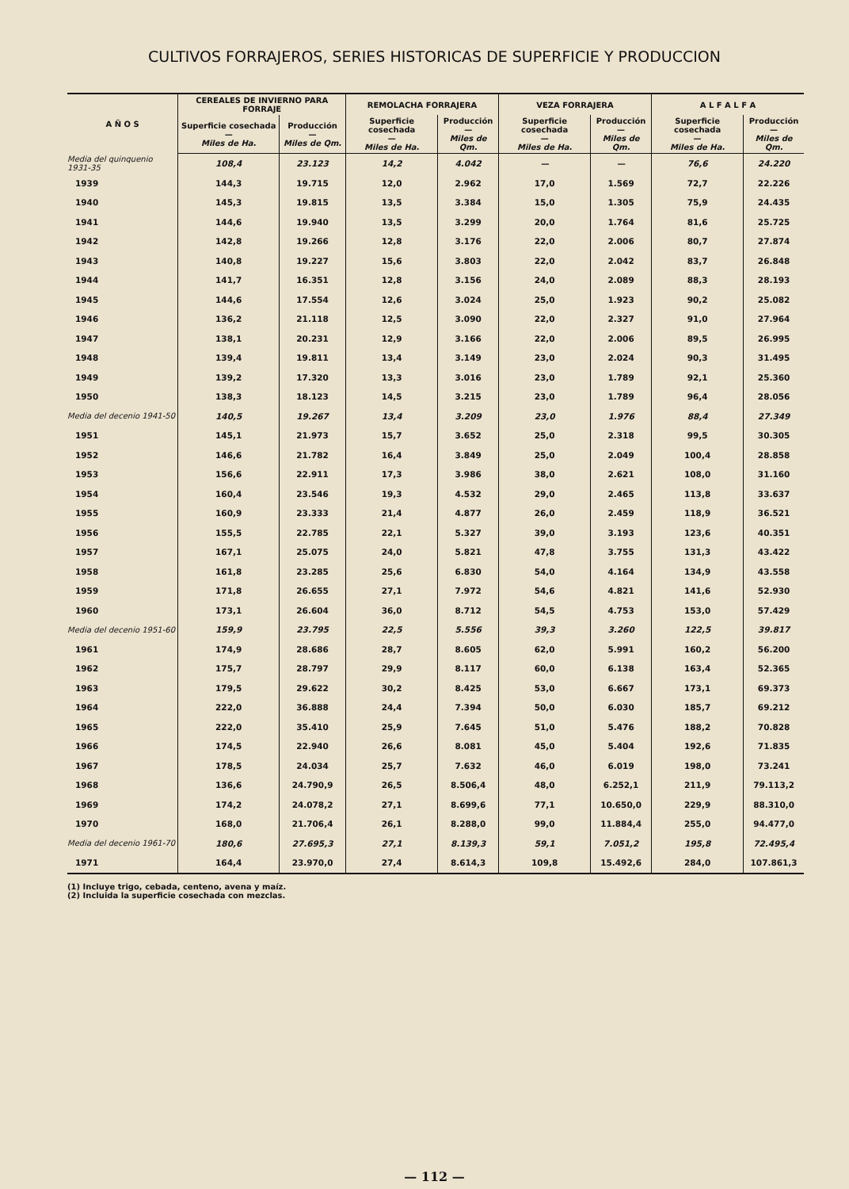CULTIVOS FORRAJEROS, SERIES HISTORICAS DE SUPERFICIE Y PRODUCCION
| A Ñ O S | CEREALES DE INVIERNO PARA FORRAJE | | REMOLACHA FORRAJERA | | VEZA FORRAJERA | | A L F A L F A | |
| --- | --- | --- | --- | --- | --- | --- | --- | --- |
| | Superficie cosechada — Miles de Ha. | Producción — Miles de Qm. | Superficie cosechada — Miles de Ha. | Producción — Miles de Qm. | Superficie cosechada — Miles de Ha. | Producción — Miles de Qm. | Superficie cosechada — Miles de Ha. | Producción — Miles de Qm. |
| Media del quinquenio 1931-35 | 108,4 | 23.123 | 14,2 | 4.042 | — | — | 76,6 | 24.220 |
| 1939 | 144,3 | 19.715 | 12,0 | 2.962 | 17,0 | 1.569 | 72,7 | 22.226 |
| 1940 | 145,3 | 19.815 | 13,5 | 3.384 | 15,0 | 1.305 | 75,9 | 24.435 |
| 1941 | 144,6 | 19.940 | 13,5 | 3.299 | 20,0 | 1.764 | 81,6 | 25.725 |
| 1942 | 142,8 | 19.266 | 12,8 | 3.176 | 22,0 | 2.006 | 80,7 | 27.874 |
| 1943 | 140,8 | 19.227 | 15,6 | 3.803 | 22,0 | 2.042 | 83,7 | 26.848 |
| 1944 | 141,7 | 16.351 | 12,8 | 3.156 | 24,0 | 2.089 | 88,3 | 28.193 |
| 1945 | 144,6 | 17.554 | 12,6 | 3.024 | 25,0 | 1.923 | 90,2 | 25.082 |
| 1946 | 136,2 | 21.118 | 12,5 | 3.090 | 22,0 | 2.327 | 91,0 | 27.964 |
| 1947 | 138,1 | 20.231 | 12,9 | 3.166 | 22,0 | 2.006 | 89,5 | 26.995 |
| 1948 | 139,4 | 19.811 | 13,4 | 3.149 | 23,0 | 2.024 | 90,3 | 31.495 |
| 1949 | 139,2 | 17.320 | 13,3 | 3.016 | 23,0 | 1.789 | 92,1 | 25.360 |
| 1950 | 138,3 | 18.123 | 14,5 | 3.215 | 23,0 | 1.789 | 96,4 | 28.056 |
| Media del decenio 1941-50 | 140,5 | 19.267 | 13,4 | 3.209 | 23,0 | 1.976 | 88,4 | 27.349 |
| 1951 | 145,1 | 21.973 | 15,7 | 3.652 | 25,0 | 2.318 | 99,5 | 30.305 |
| 1952 | 146,6 | 21.782 | 16,4 | 3.849 | 25,0 | 2.049 | 100,4 | 28.858 |
| 1953 | 156,6 | 22.911 | 17,3 | 3.986 | 38,0 | 2.621 | 108,0 | 31.160 |
| 1954 | 160,4 | 23.546 | 19,3 | 4.532 | 29,0 | 2.465 | 113,8 | 33.637 |
| 1955 | 160,9 | 23.333 | 21,4 | 4.877 | 26,0 | 2.459 | 118,9 | 36.521 |
| 1956 | 155,5 | 22.785 | 22,1 | 5.327 | 39,0 | 3.193 | 123,6 | 40.351 |
| 1957 | 167,1 | 25.075 | 24,0 | 5.821 | 47,8 | 3.755 | 131,3 | 43.422 |
| 1958 | 161,8 | 23.285 | 25,6 | 6.830 | 54,0 | 4.164 | 134,9 | 43.558 |
| 1959 | 171,8 | 26.655 | 27,1 | 7.972 | 54,6 | 4.821 | 141,6 | 52.930 |
| 1960 | 173,1 | 26.604 | 36,0 | 8.712 | 54,5 | 4.753 | 153,0 | 57.429 |
| Media del decenio 1951-60 | 159,9 | 23.795 | 22,5 | 5.556 | 39,3 | 3.260 | 122,5 | 39.817 |
| 1961 | 174,9 | 28.686 | 28,7 | 8.605 | 62,0 | 5.991 | 160,2 | 56.200 |
| 1962 | 175,7 | 28.797 | 29,9 | 8.117 | 60,0 | 6.138 | 163,4 | 52.365 |
| 1963 | 179,5 | 29.622 | 30,2 | 8.425 | 53,0 | 6.667 | 173,1 | 69.373 |
| 1964 | 222,0 | 36.888 | 24,4 | 7.394 | 50,0 | 6.030 | 185,7 | 69.212 |
| 1965 | 222,0 | 35.410 | 25,9 | 7.645 | 51,0 | 5.476 | 188,2 | 70.828 |
| 1966 | 174,5 | 22.940 | 26,6 | 8.081 | 45,0 | 5.404 | 192,6 | 71.835 |
| 1967 | 178,5 | 24.034 | 25,7 | 7.632 | 46,0 | 6.019 | 198,0 | 73.241 |
| 1968 | 136,6 | 24.790,9 | 26,5 | 8.506,4 | 48,0 | 6.252,1 | 211,9 | 79.113,2 |
| 1969 | 174,2 | 24.078,2 | 27,1 | 8.699,6 | 77,1 | 10.650,0 | 229,9 | 88.310,0 |
| 1970 | 168,0 | 21.706,4 | 26,1 | 8.288,0 | 99,0 | 11.884,4 | 255,0 | 94.477,0 |
| Media del decenio 1961-70 | 180,6 | 27.695,3 | 27,1 | 8.139,3 | 59,1 | 7.051,2 | 195,8 | 72.495,4 |
| 1971 | 164,4 | 23.970,0 | 27,4 | 8.614,3 | 109,8 | 15.492,6 | 284,0 | 107.861,3 |
(1) Incluye trigo, cebada, centeno, avena y maíz.
(2) Incluida la superficie cosechada con mezclas.
— 112 —